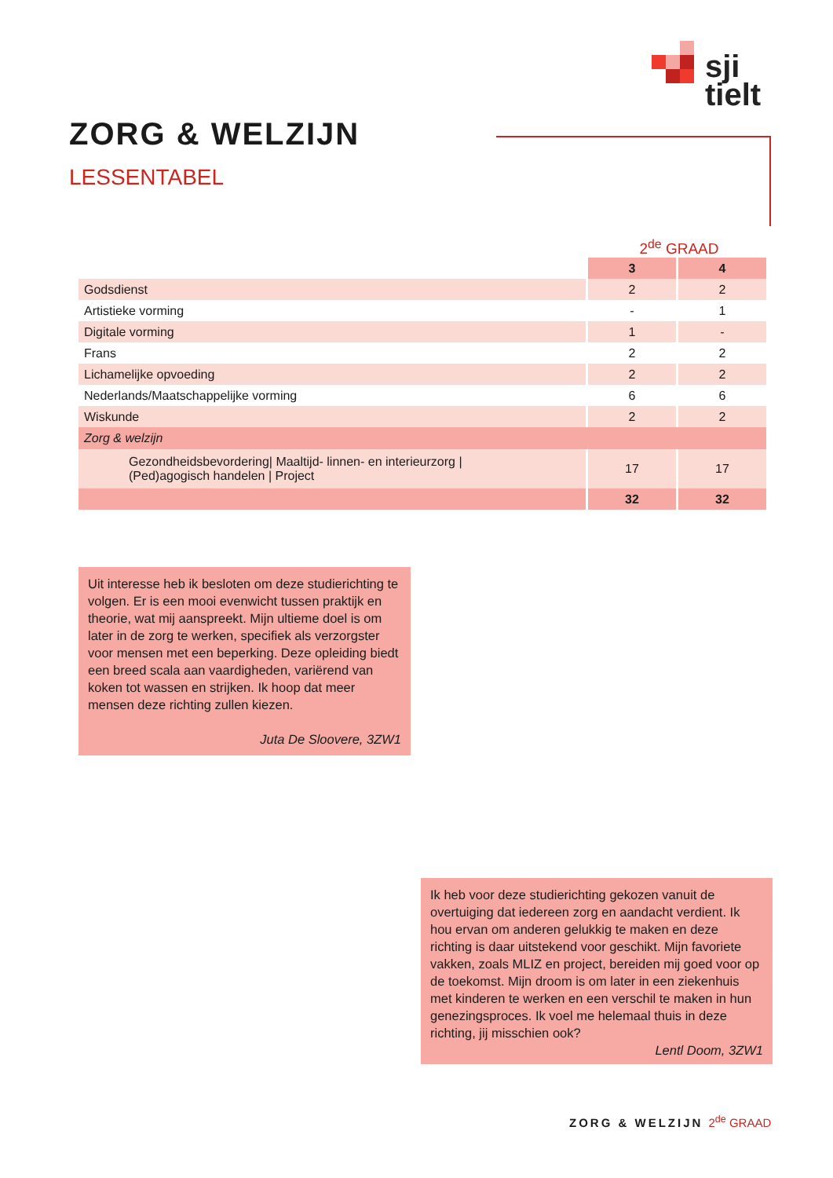sji
tielt
ZORG & WELZIJN
LESSENTABEL
2<sup>de</sup> GRAAD
| | 3 | 4 |
| Godsdienst | 2 | 2 |
| Artistieke vorming | - | 1 |
| Digitale vorming | 1 | - |
| Frans | 2 | 2 |
| Lichamelijke opvoeding | 2 | 2 |
| Nederlands/Maatschappelijke vorming | 6 | 6 |
| Wiskunde | 2 | 2 |
| Zorg & welzijn | | |
| Gezondheidsbevordering/ Maaltijd- linnen- en interieurzorg / (Ped)agogisch handelen / Project | 17 | 17 |
| | 32 | 32 |
Uit interesse heb ik besloten om deze studierichting te volgen. Er is een mooi evenwicht tussen praktijk en theorie, wat mij aanspreekt. Mijn ultieme doel is om later in de zorg te werken, specifiek als verzorgster voor mensen met een beperking. Deze opleiding biedt een breed scala aan vaardigheden, variërend van koken tot wassen en strijken. Ik hoop dat meer mensen deze richting zullen kiezen.
Juta De Sloovere, 3ZW1
Ik heb voor deze studierichting gekozen vanuit de overtuiging dat iedereen zorg en aandacht verdient. Ik hou ervan om anderen gelukkig te maken en deze richting is daar uitstekend voor geschikt. Mijn favoriete vakken, zoals MLIZ en project, bereiden mij goed voor op de toekomst. Mijn droom is om later in een ziekenhuis met kinderen te werken en een verschil te maken in hun genezingsproces. Ik voel me helemaal thuis in deze richting, jij misschien ook?
Lentl Doom, 3ZW1
ZORG & WELZIJN 2<sup>de</sup> GRAAD